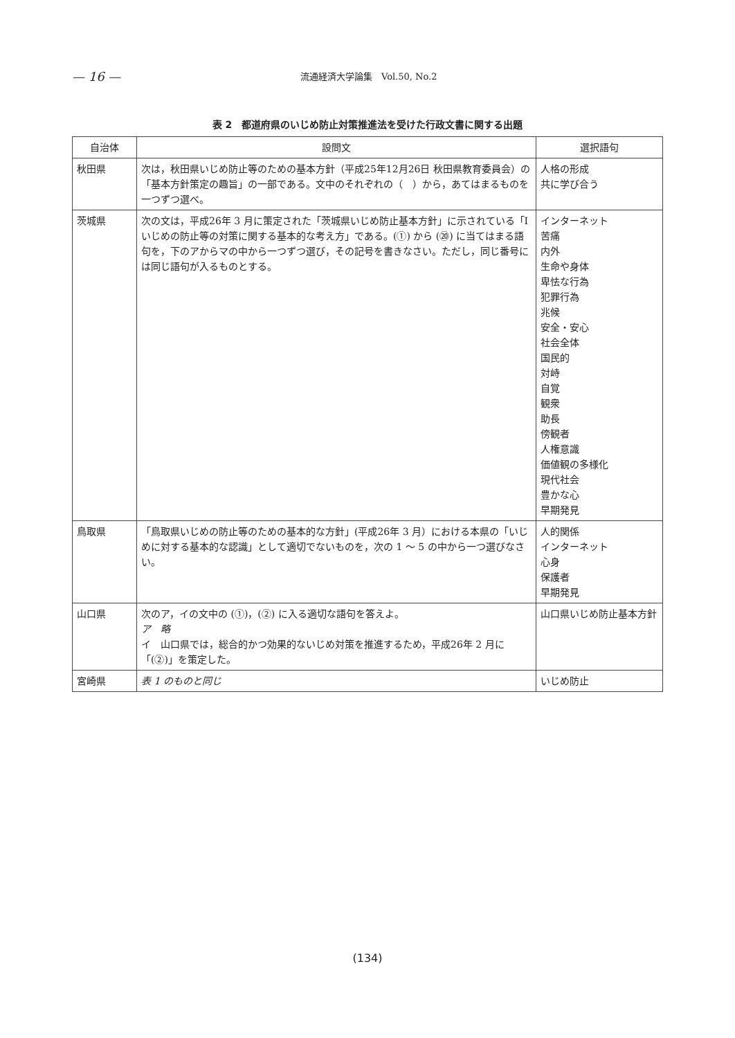— 16 — 流通経済大学論集　Vol.50, No.2
表 2　都道府県のいじめ防止対策推進法を受けた行政文書に関する出題
| 自治体 | 設問文 | 選択語句 |
| --- | --- | --- |
| 秋田県 | 次は，秋田県いじめ防止等のための基本方針（平成25年12月26日 秋田県教育委員会）の「基本方針策定の趣旨」の一部である。文中のそれぞれの（ ）から，あてはまるものを一つずつ選べ。 | 人格の形成 共に学び合う |
| 茨城県 | 次の文は，平成26年 3 月に策定された「茨城県いじめ防止基本方針」に示されている「Ⅰ いじめの防止等の対策に関する基本的な考え方」である。(①) から (⑳) に当てはまる語句を，下のアからマの中から一つずつ選び，その記号を書きなさい。ただし，同じ番号には同じ語句が入るものとする。 | インターネット 苦痛 内外 生命や身体 卑怯な行為 犯罪行為 兆候 安全・安心 社会全体 国民的 対峙 自覚 観衆 助長 傍観者 人権意識 価値観の多様化 現代社会 豊かな心 早期発見 |
| 鳥取県 | 「鳥取県いじめの防止等のための基本的な方針」(平成26年 3 月）における本県の「いじめに対する基本的な認識」として適切でないものを，次の 1 ～ 5 の中から一つ選びなさい。 | 人的関係 インターネット 心身 保護者 早期発見 |
| 山口県 | 次のア，イの文中の (①)，(②) に入る適切な語句を答えよ。 ア 略 イ 山口県では，総合的かつ効果的ないじめ対策を推進するため，平成26年 2 月に「(②)」を策定した。 | 山口県いじめ防止基本方針 |
| 宮崎県 | 表 1 のものと同じ | いじめ防止 |
(134)